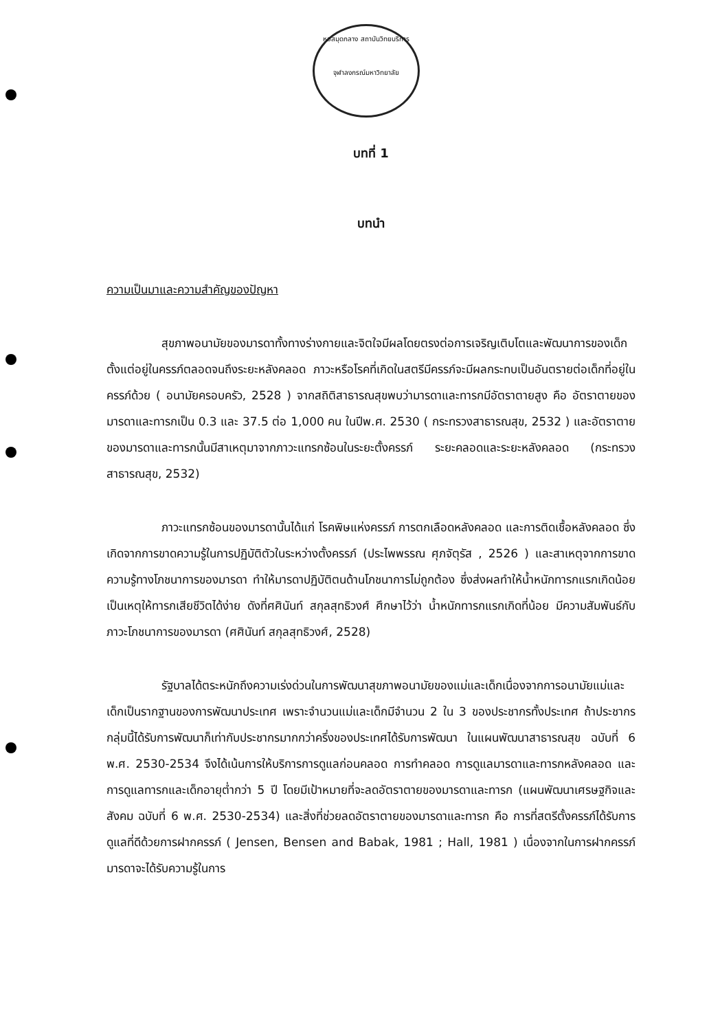หอสมุดกลาง สถาบันวิทยบริการ
จุฬาลงกรณ์มหาวิทยาลัย
บทที่ 1
บทนำ
ความเป็นมาและความสำคัญของปัญหา
สุขภาพอนามัยของมารดาทั้งทางร่างกายและจิตใจมีผลโดยตรงต่อการเจริญเติบโตและพัฒนาการของเด็กตั้งแต่อยู่ในครรภ์ตลอดจนถึงระยะหลังคลอด ภาวะหรือโรคที่เกิดในสตรีมีครรภ์จะมีผลกระทบเป็นอันตรายต่อเด็กที่อยู่ในครรภ์ด้วย ( อนามัยครอบครัว, 2528 ) จากสถิติสาธารณสุขพบว่ามารดาและทารกมีอัตราตายสูง คือ อัตราตายของมารดาและทารกเป็น 0.3 และ 37.5 ต่อ 1,000 คน ในปีพ.ศ. 2530 ( กระทรวงสาธารณสุข, 2532 ) และอัตราตายของมารดาและทารกนั้นมีสาเหตุมาจากภาวะแทรกซ้อนในระยะตั้งครรภ์ ระยะคลอดและระยะหลังคลอด (กระทรวงสาธารณสุข, 2532)
ภาวะแทรกซ้อนของมารดานั้นได้แก่ โรคพิษแห่งครรภ์ การตกเลือดหลังคลอด และการติดเชื้อหลังคลอด ซึ่งเกิดจากการขาดความรู้ในการปฏิบัติตัวในระหว่างตั้งครรภ์ (ประไพพรรณ ศุภจัตุรัส , 2526 ) และสาเหตุจากการขาดความรู้ทางโภชนาการของมารดา ทำให้มารดาปฏิบัติตนด้านโภชนาการไม่ถูกต้อง ซึ่งส่งผลทำให้น้ำหนักทารกแรกเกิดน้อย เป็นเหตุให้ทารกเสียชีวิตได้ง่าย ดังที่ศศินันท์ สกุลสุทธิวงศ์ ศึกษาไว้ว่า น้ำหนักทารกแรกเกิดที่น้อย มีความสัมพันธ์กับภาวะโภชนาการของมารดา (ศศินันท์ สกุลสุทธิวงศ์, 2528)
รัฐบาลได้ตระหนักถึงความเร่งด่วนในการพัฒนาสุขภาพอนามัยของแม่และเด็กเนื่องจากการอนามัยแม่และเด็กเป็นรากฐานของการพัฒนาประเทศ เพราะจำนวนแม่และเด็กมีจำนวน 2 ใน 3 ของประชากรทั้งประเทศ ถ้าประชากรกลุ่มนี้ได้รับการพัฒนาก็เท่ากับประชากรมากกว่าครึ่งของประเทศได้รับการพัฒนา ในแผนพัฒนาสาธารณสุข ฉบับที่ 6 พ.ศ. 2530-2534 จึงได้เน้นการให้บริการการดูแลก่อนคลอด การทำคลอด การดูแลมารดาและทารกหลังคลอด และการดูแลทารกและเด็กอายุต่ำกว่า 5 ปี โดยมีเป้าหมายที่จะลดอัตราตายของมารดาและทารก (แผนพัฒนาเศรษฐกิจและสังคม ฉบับที่ 6 พ.ศ. 2530-2534) และสิ่งที่ช่วยลดอัตราตายของมารดาและทารก คือ การที่สตรีตั้งครรภ์ได้รับการดูแลที่ดีด้วยการฝากครรภ์ ( Jensen, Bensen and Babak, 1981 ; Hall, 1981 ) เนื่องจากในการฝากครรภ์ มารดาจะได้รับความรู้ในการ